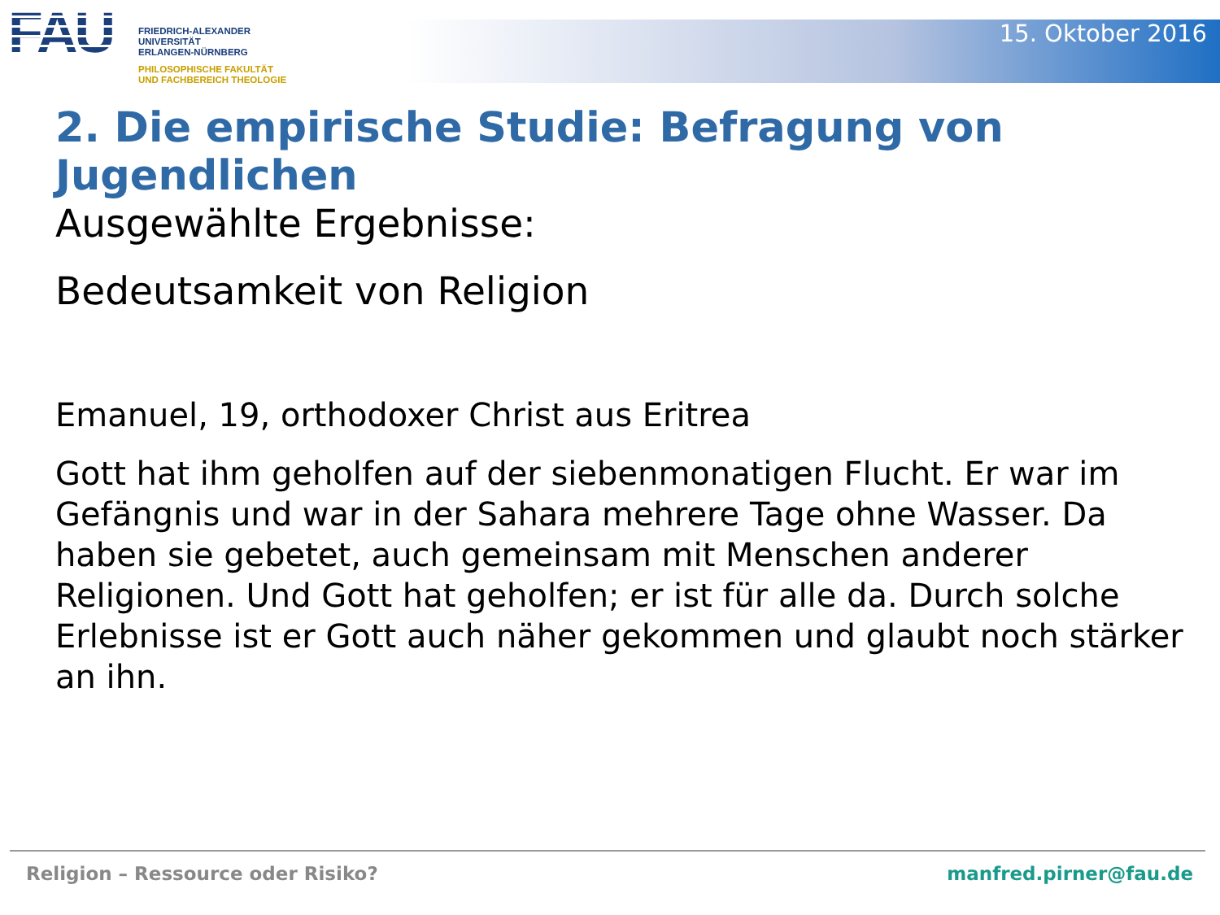FAU
FRIEDRICH-ALEXANDER
UNIVERSITÄT
ERLANGEN-NÜRNBERG
PHILOSOPHISCHE FAKULTÄT
UND FACHBEREICH THEOLOGIE
15. Oktober 2016
2. Die empirische Studie: Befragung von Jugendlichen
Ausgewählte Ergebnisse:
Bedeutsamkeit von Religion
Emanuel, 19, orthodoxer Christ aus Eritrea
Gott hat ihm geholfen auf der siebenmonatigen Flucht. Er war im Gefängnis und war in der Sahara mehrere Tage ohne Wasser. Da haben sie gebetet, auch gemeinsam mit Menschen anderer Religionen. Und Gott hat geholfen; er ist für alle da. Durch solche Erlebnisse ist er Gott auch näher gekommen und glaubt noch stärker an ihn.
Religion – Ressource oder Risiko? manfred.pirner@fau.de